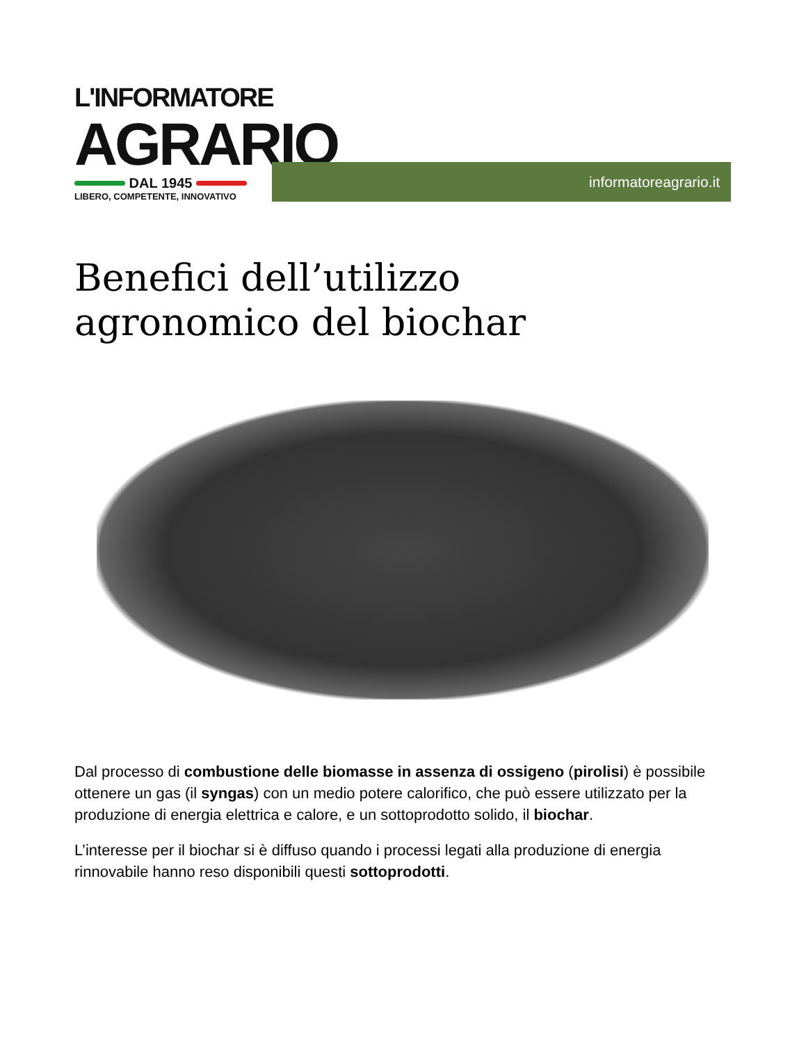L'INFORMATORE
AGRARIO
DAL 1945
LIBERO, COMPETENTE, INNOVATIVO
informatoreagrario.it
Benefici dell’utilizzo
agronomico del biochar
Dal processo di combustione delle biomasse in assenza di ossigeno (pirolisi) è possibile ottenere un gas (il syngas) con un medio potere calorifico, che può essere utilizzato per la produzione di energia elettrica e calore, e un sottoprodotto solido, il biochar.
L’interesse per il biochar si è diffuso quando i processi legati alla produzione di energia rinnovabile hanno reso disponibili questi sottoprodotti.